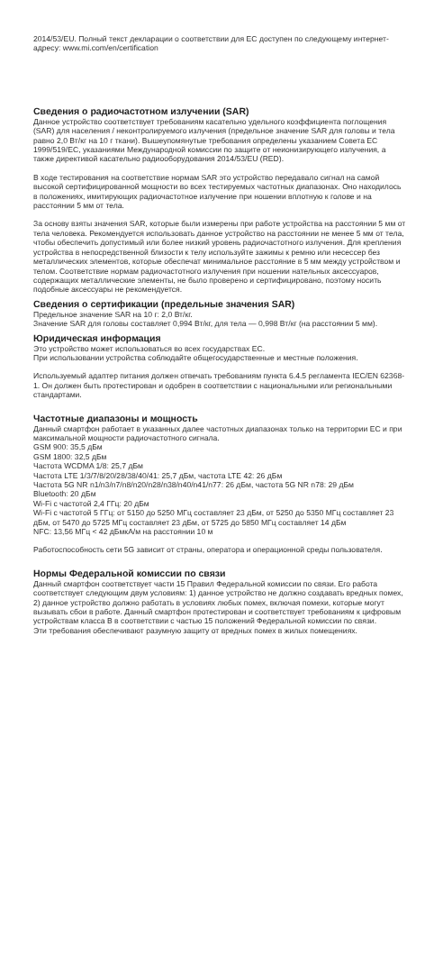2014/53/EU. Полный текст декларации о соответствии для ЕС доступен по следующему интернет-адресу: www.mi.com/en/certification
Сведения о радиочастотном излучении (SAR)
Данное устройство соответствует требованиям касательно удельного коэффициента поглощения (SAR) для населения / неконтролируемого излучения (предельное значение SAR для головы и тела равно 2,0 Вт/кг на 10 г ткани). Вышеупомянутые требования определены указанием Совета ЕС 1999/519/EC, указаниями Международной комиссии по защите от неионизирующего излучения, а также директивой касательно радиооборудования 2014/53/EU (RED).
В ходе тестирования на соответствие нормам SAR это устройство передавало сигнал на самой высокой сертифицированной мощности во всех тестируемых частотных диапазонах. Оно находилось в положениях, имитирующих радиочастотное излучение при ношении вплотную к голове и на расстоянии 5 мм от тела.
За основу взяты значения SAR, которые были измерены при работе устройства на расстоянии 5 мм от тела человека. Рекомендуется использовать данное устройство на расстоянии не менее 5 мм от тела, чтобы обеспечить допустимый или более низкий уровень радиочастотного излучения. Для крепления устройства в непосредственной близости к телу используйте зажимы к ремню или несессер без металлических элементов, которые обеспечат минимальное расстояние в 5 мм между устройством и телом. Соответствие нормам радиочастотного излучения при ношении нательных аксессуаров, содержащих металлические элементы, не было проверено и сертифицировано, поэтому носить подобные аксессуары не рекомендуется.
Сведения о сертификации (предельные значения SAR)
Предельное значение SAR на 10 г: 2,0 Вт/кг.
Значение SAR для головы составляет 0,994 Вт/кг, для тела — 0,998 Вт/кг (на расстоянии 5 мм).
Юридическая информация
Это устройство может использоваться во всех государствах ЕС.
При использовании устройства соблюдайте общегосударственные и местные положения.
Используемый адаптер питания должен отвечать требованиям пункта 6.4.5 регламента IEC/EN 62368-1. Он должен быть протестирован и одобрен в соответствии с национальными или региональными стандартами.
Частотные диапазоны и мощность
Данный смартфон работает в указанных далее частотных диапазонах только на территории ЕС и при максимальной мощности радиочастотного сигнала.
GSM 900: 35,5 дБм
GSM 1800: 32,5 дБм
Частота WCDMA 1/8: 25,7 дБм
Частота LTE 1/3/7/8/20/28/38/40/41: 25,7 дБм, частота LTE 42: 26 дБм
Частота 5G NR n1/n3/n7/n8/n20/n28/n38/n40/n41/n77: 26 дБм, частота 5G NR n78: 29 дБм
Bluetooth: 20 дБм
Wi-Fi с частотой 2,4 ГГц: 20 дБм
Wi-Fi с частотой 5 ГГц: от 5150 до 5250 МГц составляет 23 дБм, от 5250 до 5350 МГц составляет 23 дБм, от 5470 до 5725 МГц составляет 23 дБм, от 5725 до 5850 МГц составляет 14 дБм
NFC: 13,56 МГц < 42 дБмкА/м на расстоянии 10 м
Работоспособность сети 5G зависит от страны, оператора и операционной среды пользователя.
Нормы Федеральной комиссии по связи
Данный смартфон соответствует части 15 Правил Федеральной комиссии по связи. Его работа соответствует следующим двум условиям: 1) данное устройство не должно создавать вредных помех, 2) данное устройство должно работать в условиях любых помех, включая помехи, которые могут вызывать сбои в работе. Данный смартфон протестирован и соответствует требованиям к цифровым устройствам класса B в соответствии с частью 15 положений Федеральной комиссии по связи.
Эти требования обеспечивают разумную защиту от вредных помех в жилых помещениях.